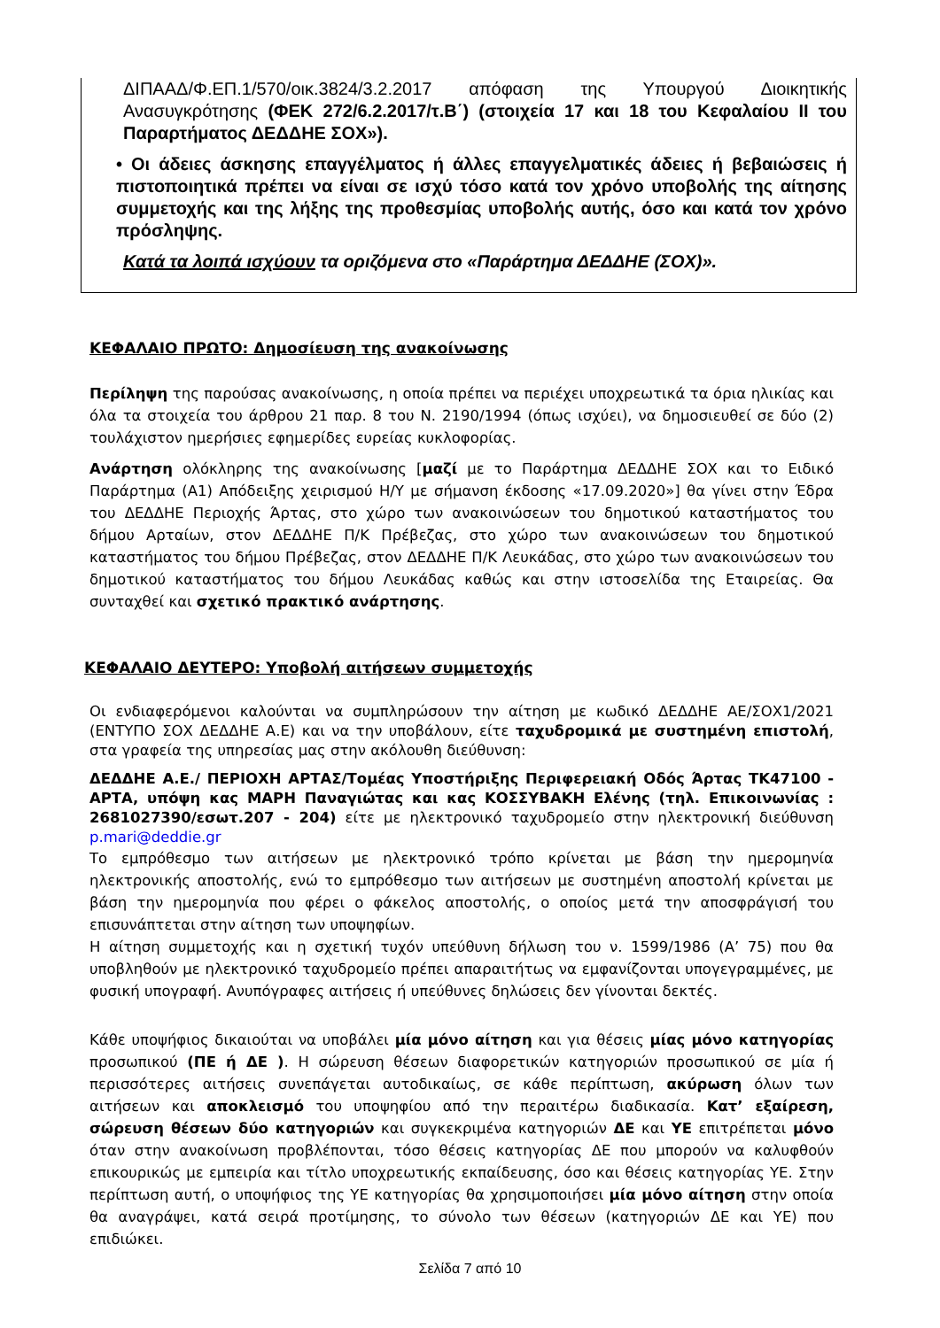ΔΙΠΑΑΔ/Φ.ΕΠ.1/570/οικ.3824/3.2.2017 απόφαση της Υπουργού Διοικητικής Ανασυγκρότησης (ΦΕΚ 272/6.2.2017/τ.Β΄) (στοιχεία 17 και 18 του Κεφαλαίου ΙΙ του Παραρτήματος ΔΕΔΔΗΕ ΣΟΧ»).
• Οι άδειες άσκησης επαγγέλματος ή άλλες επαγγελματικές άδειες ή βεβαιώσεις ή πιστοποιητικά πρέπει να είναι σε ισχύ τόσο κατά τον χρόνο υποβολής της αίτησης συμμετοχής και της λήξης της προθεσμίας υποβολής αυτής, όσο και κατά τον χρόνο πρόσληψης.
Κατά τα λοιπά ισχύουν τα οριζόμενα στο «Παράρτημα ΔΕΔΔΗΕ (ΣΟΧ)».
ΚΕΦΑΛΑΙΟ ΠΡΩΤΟ: Δημοσίευση της ανακοίνωσης
Περίληψη της παρούσας ανακοίνωσης, η οποία πρέπει να περιέχει υποχρεωτικά τα όρια ηλικίας και όλα τα στοιχεία του άρθρου 21 παρ. 8 του Ν. 2190/1994 (όπως ισχύει), να δημοσιευθεί σε δύο (2) τουλάχιστον ημερήσιες εφημερίδες ευρείας κυκλοφορίας.
Ανάρτηση ολόκληρης της ανακοίνωσης [μαζί με το Παράρτημα ΔΕΔΔΗΕ ΣΟΧ και το Ειδικό Παράρτημα (Α1) Απόδειξης χειρισμού Η/Υ με σήμανση έκδοσης «17.09.2020»] θα γίνει στην Έδρα του ΔΕΔΔΗΕ Περιοχής Άρτας, στο χώρο των ανακοινώσεων του δημοτικού καταστήματος του δήμου Αρταίων, στον ΔΕΔΔΗΕ Π/Κ Πρέβεζας, στο χώρο των ανακοινώσεων του δημοτικού καταστήματος του δήμου Πρέβεζας, στον ΔΕΔΔΗΕ Π/Κ Λευκάδας, στο χώρο των ανακοινώσεων του δημοτικού καταστήματος του δήμου Λευκάδας καθώς και στην ιστοσελίδα της Εταιρείας. Θα συνταχθεί και σχετικό πρακτικό ανάρτησης.
ΚΕΦΑΛΑΙΟ ΔΕΥΤΕΡΟ: Υποβολή αιτήσεων συμμετοχής
Οι ενδιαφερόμενοι καλούνται να συμπληρώσουν την αίτηση με κωδικό ΔΕΔΔΗΕ ΑΕ/ΣΟΧ1/2021 (ΕΝΤΥΠΟ ΣΟΧ ΔΕΔΔΗΕ Α.Ε) και να την υποβάλουν, είτε ταχυδρομικά με συστημένη επιστολή, στα γραφεία της υπηρεσίας μας στην ακόλουθη διεύθυνση:
ΔΕΔΔΗΕ Α.Ε./ ΠΕΡΙΟΧΗ ΑΡΤΑΣ/Τομέας Υποστήριξης Περιφερειακή Οδός Άρτας ΤΚ47100 - ΑΡΤΑ, υπόψη κας ΜΑΡΗ Παναγιώτας και κας ΚΟΣΣΥΒΑΚΗ Ελένης (τηλ. Επικοινωνίας : 2681027390/εσωτ.207 - 204) είτε με ηλεκτρονικό ταχυδρομείο στην ηλεκτρονική διεύθυνση p.mari@deddie.gr
Το εμπρόθεσμο των αιτήσεων με ηλεκτρονικό τρόπο κρίνεται με βάση την ημερομηνία ηλεκτρονικής αποστολής, ενώ το εμπρόθεσμο των αιτήσεων με συστημένη αποστολή κρίνεται με βάση την ημερομηνία που φέρει ο φάκελος αποστολής, ο οποίος μετά την αποσφράγισή του επισυνάπτεται στην αίτηση των υποψηφίων.
Η αίτηση συμμετοχής και η σχετική τυχόν υπεύθυνη δήλωση του ν. 1599/1986 (Α’ 75) που θα υποβληθούν με ηλεκτρονικό ταχυδρομείο πρέπει απαραιτήτως να εμφανίζονται υπογεγραμμένες, με φυσική υπογραφή. Ανυπόγραφες αιτήσεις ή υπεύθυνες δηλώσεις δεν γίνονται δεκτές.
Κάθε υποψήφιος δικαιούται να υποβάλει μία μόνο αίτηση και για θέσεις μίας μόνο κατηγορίας προσωπικού (ΠΕ ή ΔΕ ). Η σώρευση θέσεων διαφορετικών κατηγοριών προσωπικού σε μία ή περισσότερες αιτήσεις συνεπάγεται αυτοδικαίως, σε κάθε περίπτωση, ακύρωση όλων των αιτήσεων και αποκλεισμό του υποψηφίου από την περαιτέρω διαδικασία. Κατ’ εξαίρεση, σώρευση θέσεων δύο κατηγοριών και συγκεκριμένα κατηγοριών ΔΕ και ΥΕ επιτρέπεται μόνο όταν στην ανακοίνωση προβλέπονται, τόσο θέσεις κατηγορίας ΔΕ που μπορούν να καλυφθούν επικουρικώς με εμπειρία και τίτλο υποχρεωτικής εκπαίδευσης, όσο και θέσεις κατηγορίας ΥΕ. Στην περίπτωση αυτή, ο υποψήφιος της ΥΕ κατηγορίας θα χρησιμοποιήσει μία μόνο αίτηση στην οποία θα αναγράψει, κατά σειρά προτίμησης, το σύνολο των θέσεων (κατηγοριών ΔΕ και ΥΕ) που επιδιώκει.
Σελίδα 7 από 10